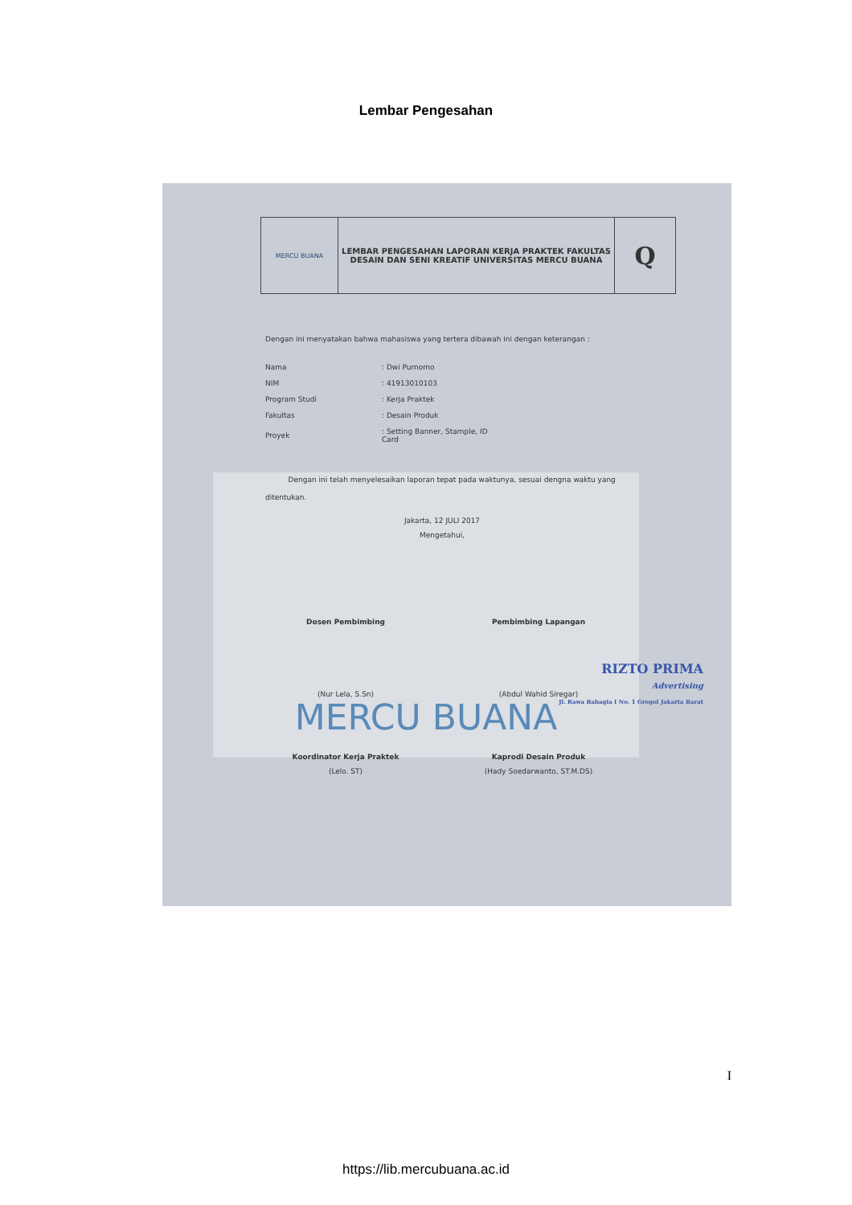Lembar Pengesahan
MERCU BUANA
MERCU BUANA
LEMBAR PENGESAHAN LAPORAN KERJA PRAKTEK FAKULTAS DESAIN DAN SENI KREATIF UNIVERSITAS MERCU BUANA
Q
Dengan ini menyatakan bahwa mahasiswa yang tertera dibawah ini dengan keterangan :
| Nama | : Dwi Purnomo |
| NIM | : 41913010103 |
| Program Studi | : Kerja Praktek |
| Fakultas | : Desain Produk |
| Proyek | : Setting Banner, Stample, ID Card |
Dengan ini telah menyelesaikan laporan tepat pada waktunya, sesuai dengna waktu yang ditentukan.
Jakarta, 12 JULI 2017
Mengetahui,
Dosen Pembimbing
(Nur Lela, S.Sn)
Pembimbing Lapangan
(Abdul Wahid Siregar)
Koordinator Kerja Praktek
(Lelo. ST)
Kaprodi Desain Produk
(Hady Soedarwanto, ST.M.DS)
RIZTO PRIMA
Advertising
Jl. Rawa Bahagia I No. 1 Grogol Jakarta Barat
I
https://lib.mercubuana.ac.id